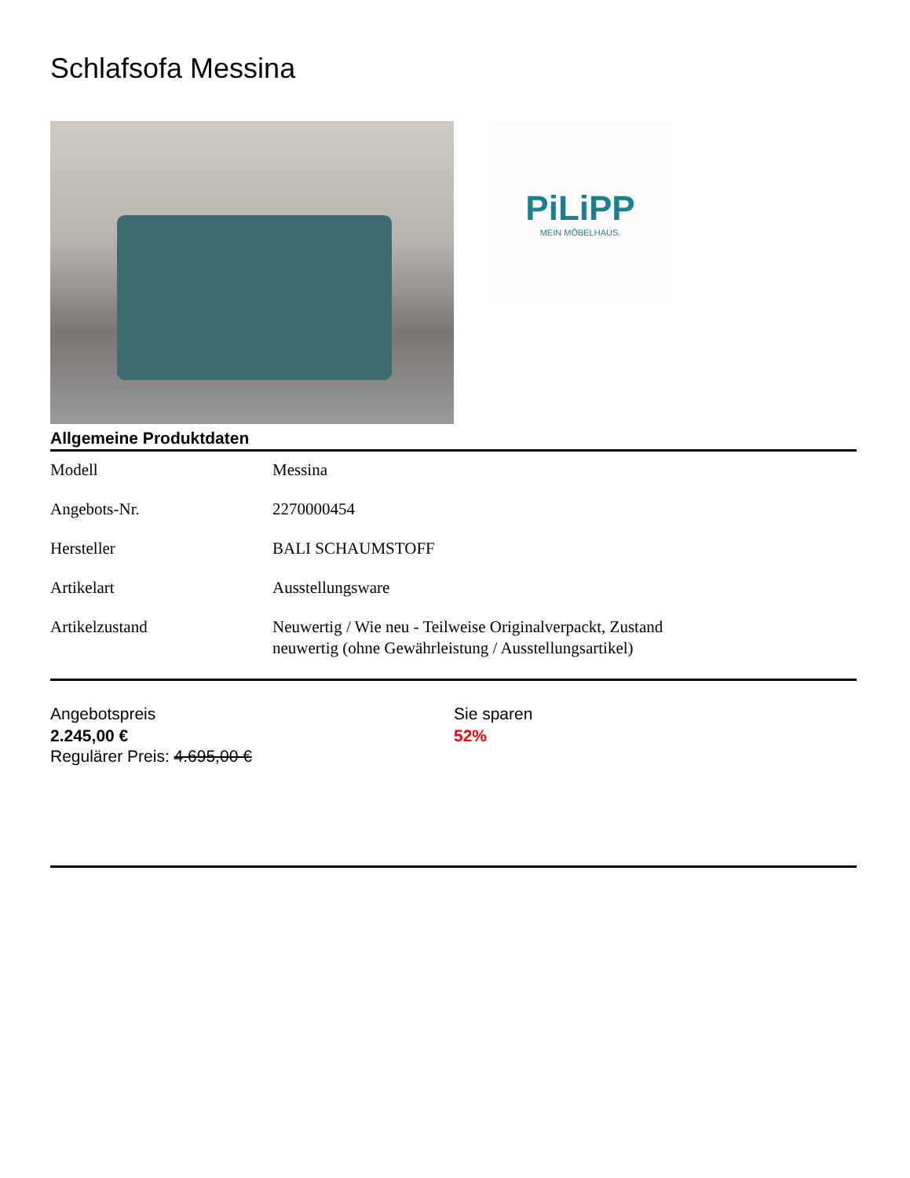Schlafsofa Messina
PiLiPP
MEIN MÖBELHAUS.
Allgemeine Produktdaten
| Modell | Messina |
| Angebots-Nr. | 2270000454 |
| Hersteller | BALI SCHAUMSTOFF |
| Artikelart | Ausstellungsware |
| Artikelzustand | Neuwertig / Wie neu - Teilweise Originalverpackt, Zustand neuwertig (ohne Gewährleistung / Ausstellungsartikel) |
Angebotspreis
2.245,00 €
Regulärer Preis: 4.695,00 €
Sie sparen
52%